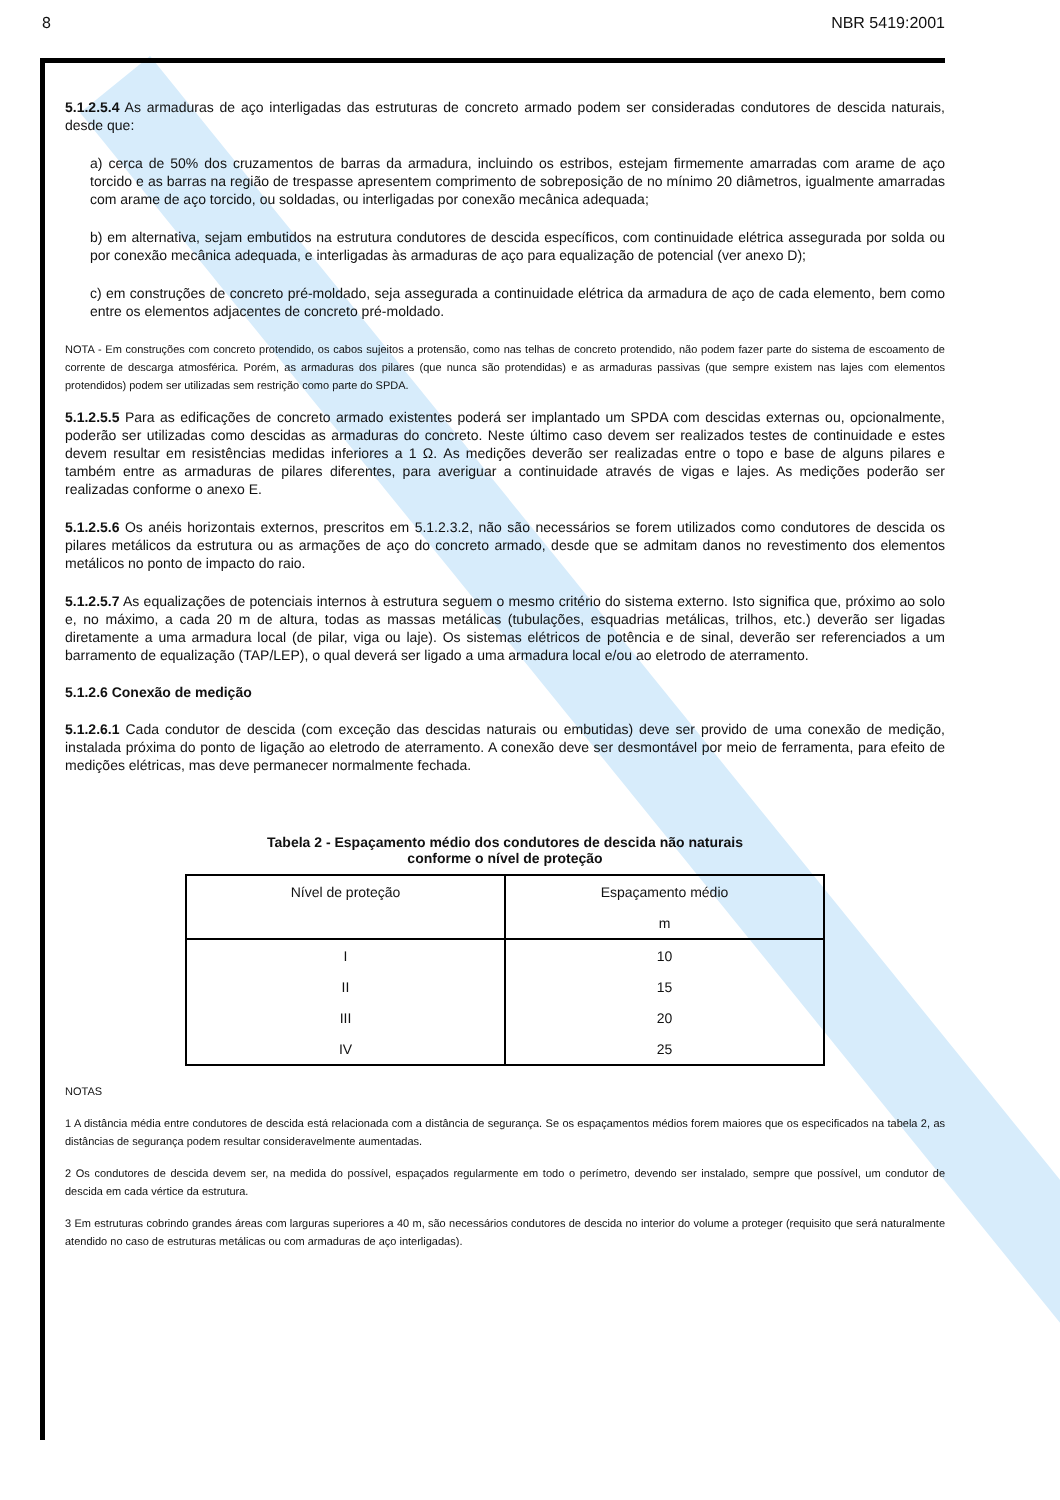8 NBR 5419:2001
5.1.2.5.4 As armaduras de aço interligadas das estruturas de concreto armado podem ser consideradas condutores de descida naturais, desde que:
a) cerca de 50% dos cruzamentos de barras da armadura, incluindo os estribos, estejam firmemente amarradas com arame de aço torcido e as barras na região de trespasse apresentem comprimento de sobreposição de no mínimo 20 diâmetros, igualmente amarradas com arame de aço torcido, ou soldadas, ou interligadas por conexão mecânica adequada;
b) em alternativa, sejam embutidos na estrutura condutores de descida específicos, com continuidade elétrica assegurada por solda ou por conexão mecânica adequada, e interligadas às armaduras de aço para equalização de potencial (ver anexo D);
c) em construções de concreto pré-moldado, seja assegurada a continuidade elétrica da armadura de aço de cada elemento, bem como entre os elementos adjacentes de concreto pré-moldado.
NOTA - Em construções com concreto protendido, os cabos sujeitos a protensão, como nas telhas de concreto protendido, não podem fazer parte do sistema de escoamento de corrente de descarga atmosférica. Porém, as armaduras dos pilares (que nunca são protendidas) e as armaduras passivas (que sempre existem nas lajes com elementos protendidos) podem ser utilizadas sem restrição como parte do SPDA.
5.1.2.5.5 Para as edificações de concreto armado existentes poderá ser implantado um SPDA com descidas externas ou, opcionalmente, poderão ser utilizadas como descidas as armaduras do concreto. Neste último caso devem ser realizados testes de continuidade e estes devem resultar em resistências medidas inferiores a 1 Ω. As medições deverão ser realizadas entre o topo e base de alguns pilares e também entre as armaduras de pilares diferentes, para averiguar a continuidade através de vigas e lajes. As medições poderão ser realizadas conforme o anexo E.
5.1.2.5.6 Os anéis horizontais externos, prescritos em 5.1.2.3.2, não são necessários se forem utilizados como condutores de descida os pilares metálicos da estrutura ou as armações de aço do concreto armado, desde que se admitam danos no revestimento dos elementos metálicos no ponto de impacto do raio.
5.1.2.5.7 As equalizações de potenciais internos à estrutura seguem o mesmo critério do sistema externo. Isto significa que, próximo ao solo e, no máximo, a cada 20 m de altura, todas as massas metálicas (tubulações, esquadrias metálicas, trilhos, etc.) deverão ser ligadas diretamente a uma armadura local (de pilar, viga ou laje). Os sistemas elétricos de potência e de sinal, deverão ser referenciados a um barramento de equalização (TAP/LEP), o qual deverá ser ligado a uma armadura local e/ou ao eletrodo de aterramento.
5.1.2.6 Conexão de medição
5.1.2.6.1 Cada condutor de descida (com exceção das descidas naturais ou embutidas) deve ser provido de uma conexão de medição, instalada próxima do ponto de ligação ao eletrodo de aterramento. A conexão deve ser desmontável por meio de ferramenta, para efeito de medições elétricas, mas deve permanecer normalmente fechada.
Tabela 2 - Espaçamento médio dos condutores de descida não naturais
conforme o nível de proteção
| Nível de proteção | Espaçamento médio |
| --- | --- |
| | m |
| I | 10 |
| II | 15 |
| III | 20 |
| IV | 25 |
NOTAS
1 A distância média entre condutores de descida está relacionada com a distância de segurança. Se os espaçamentos médios forem maiores que os especificados na tabela 2, as distâncias de segurança podem resultar consideravelmente aumentadas.
2 Os condutores de descida devem ser, na medida do possível, espaçados regularmente em todo o perímetro, devendo ser instalado, sempre que possível, um condutor de descida em cada vértice da estrutura.
3 Em estruturas cobrindo grandes áreas com larguras superiores a 40 m, são necessários condutores de descida no interior do volume a proteger (requisito que será naturalmente atendido no caso de estruturas metálicas ou com armaduras de aço interligadas).